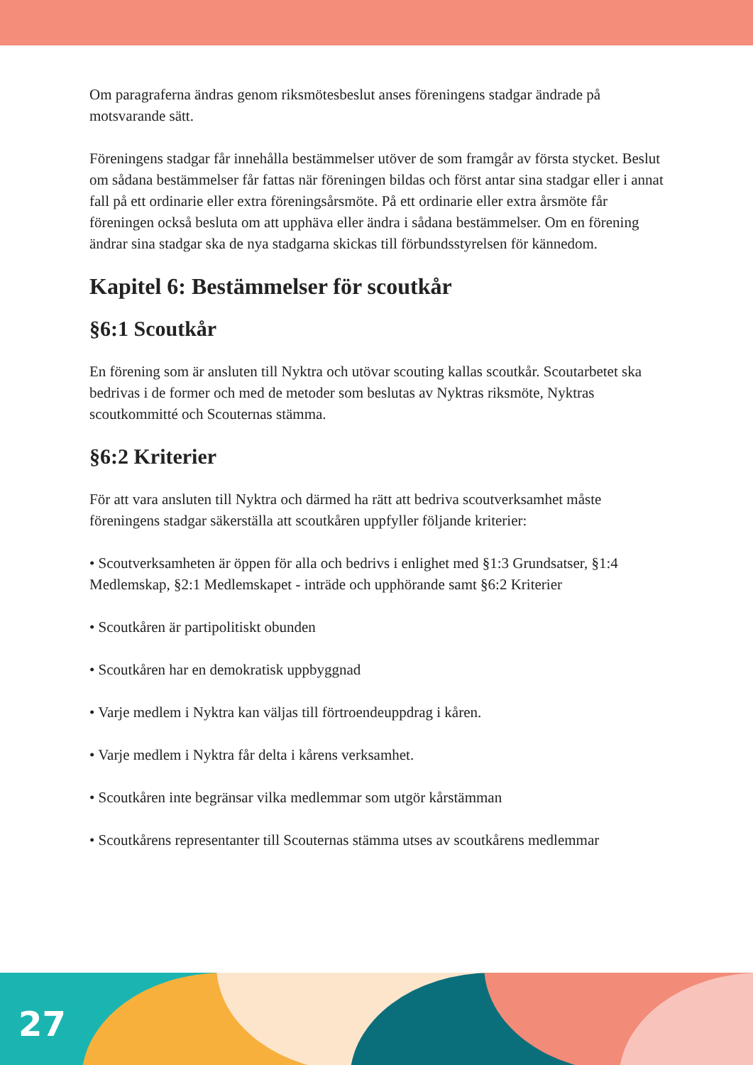Om paragraferna ändras genom riksmötesbeslut anses föreningens stadgar ändrade på motsvarande sätt.
Föreningens stadgar får innehålla bestämmelser utöver de som framgår av första stycket. Beslut om sådana bestämmelser får fattas när föreningen bildas och först antar sina stadgar eller i annat fall på ett ordinarie eller extra föreningsårsmöte. På ett ordinarie eller extra årsmöte får föreningen också besluta om att upphäva eller ändra i sådana bestämmelser. Om en förening ändrar sina stadgar ska de nya stadgarna skickas till förbundsstyrelsen för kännedom.
Kapitel 6: Bestämmelser för scoutkår
§6:1 Scoutkår
En förening som är ansluten till Nyktra och utövar scouting kallas scoutkår. Scoutarbetet ska bedrivas i de former och med de metoder som beslutas av Nyktras riksmöte, Nyktras scoutkommitté och Scouternas stämma.
§6:2 Kriterier
För att vara ansluten till Nyktra och därmed ha rätt att bedriva scoutverksamhet måste föreningens stadgar säkerställa att scoutkåren uppfyller följande kriterier:
• Scoutverksamheten är öppen för alla och bedrivs i enlighet med §1:3 Grundsatser, §1:4 Medlemskap, §2:1 Medlemskapet - inträde och upphörande samt §6:2 Kriterier
• Scoutkåren är partipolitiskt obunden
• Scoutkåren har en demokratisk uppbyggnad
• Varje medlem i Nyktra kan väljas till förtroendeuppdrag i kåren.
• Varje medlem i Nyktra får delta i kårens verksamhet.
• Scoutkåren inte begränsar vilka medlemmar som utgör kårstämman
• Scoutkårens representanter till Scouternas stämma utses av scoutkårens medlemmar
27